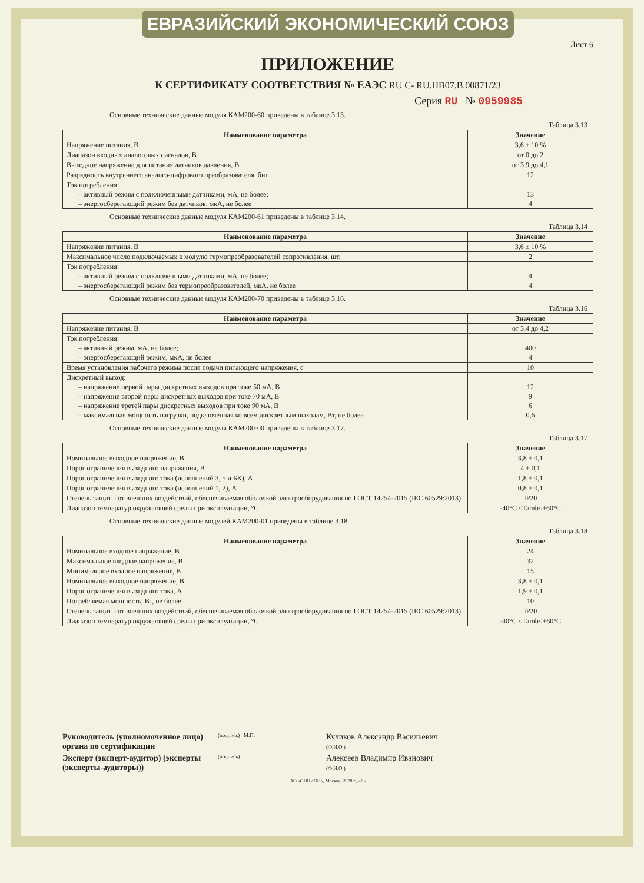ЕВРАЗИЙСКИЙ ЭКОНОМИЧЕСКИЙ СОЮЗ
Лист 6
ПРИЛОЖЕНИЕ
К СЕРТИФИКАТУ СООТВЕТСТВИЯ № ЕАЭС RU С- RU.НВ07.В.00871/23
Серия RU № 0959985
Основные технические данные модуля КАМ200-60 приведены в таблице 3.13.
Таблица 3.13
| Наименование параметра | Значение |
| --- | --- |
| Напряжение питания, В | 3,6 ± 10 % |
| Диапазон входных аналоговых сигналов, В | от 0 до 2 |
| Выходное напряжение для питания датчиков давления, В | от 3,9 до 4,1 |
| Разрядность внутреннего аналого-цифрового преобразователя, бит | 12 |
| Ток потребления: – активный режим с подключенными датчиками, мА, не более; – энергосберегающий режим без датчиков, мкА, не более | 13 4 |
Основные технические данные модуля КАМ200-61 приведены в таблице 3.14.
Таблица 3.14
| Наименование параметра | Значение |
| --- | --- |
| Напряжение питания, В | 3,6 ± 10 % |
| Максимальное число подключаемых к модулю термопреобразователей сопротивления, шт. | 2 |
| Ток потребления: – активный режим с подключенными датчиками, мА, не более; – энергосберегающий режим без термопреобразователей, мкА, не более | 4 4 |
Основные технические данные модуля КАМ200-70 приведены в таблице 3.16.
Таблица 3.16
| Наименование параметра | Значение |
| --- | --- |
| Напряжение питания, В | от 3,4 до 4,2 |
| Ток потребления: – активный режим, мА, не более; – энергосберегающий режим, мкА, не более | 400 4 |
| Время установления рабочего режима после подачи питающего напряжения, с | 10 |
| Дискретный выход: – напряжение первой пары дискретных выходов при токе 50 мА, В – напряжение второй пары дискретных выходов при токе 70 мА, В – напряжение третей пары дискретных выходов при токе 90 мА, В – максимальная мощность нагрузки, подключенная ко всем дискретным выходам, Вт, не более | 12 9 6 0,6 |
Основные технические данные модуля КАМ200-00 приведены в таблице 3.17.
Таблица 3.17
| Наименование параметра | Значение |
| --- | --- |
| Номинальное выходное напряжение, В | 3,8 ± 0,1 |
| Порог ограничения выходного напряжения, В | 4 ± 0,1 |
| Порог ограничения выходного тока (исполнений 3, 5 и БК), А | 1,8 ± 0,1 |
| Порог ограничения выходного тока (исполнений 1, 2), А | 0,8 ± 0,1 |
| Степень защиты от внешних воздействий, обеспечиваемая оболочкой электрооборудования по ГОСТ 14254-2015 (IEC 60529:2013) | IP20 |
| Диапазон температур окружающей среды при эксплуатации, °С | -40°С ≤Tamb≤+60°С |
Основные технические данные модулей КАМ200-01 приведены в таблице 3.18.
Таблица 3.18
| Наименование параметра | Значение |
| --- | --- |
| Номинальное входное напряжение, В | 24 |
| Максимальное входное напряжение, В | 32 |
| Минимальное входное напряжение, В | 15 |
| Номинальное выходное напряжение, В | 3,8 ± 0,1 |
| Порог ограничения выходного тока, А | 1,9 ± 0,1 |
| Потребляемая мощность, Вт, не более | 10 |
| Степень защиты от внешних воздействий, обеспечиваемая оболочкой электрооборудования по ГОСТ 14254-2015 (IEC 60529:2013) | IP20 |
| Диапазон температур окружающей среды при эксплуатации, °С | -40°С <Tamb≤+60°С |
Руководитель (уполномоченное лицо) органа по сертификации
(подпись) М.П.
Куликов Александр Васильевич
(Ф.И.О.)
Эксперт (эксперт-аудитор) (эксперты (эксперты-аудиторы))
(подпись)
Алексеев Владимир Иванович
(Ф.И.О.)
АО «ОПЦИОН», Москва, 2020 г., «Б»